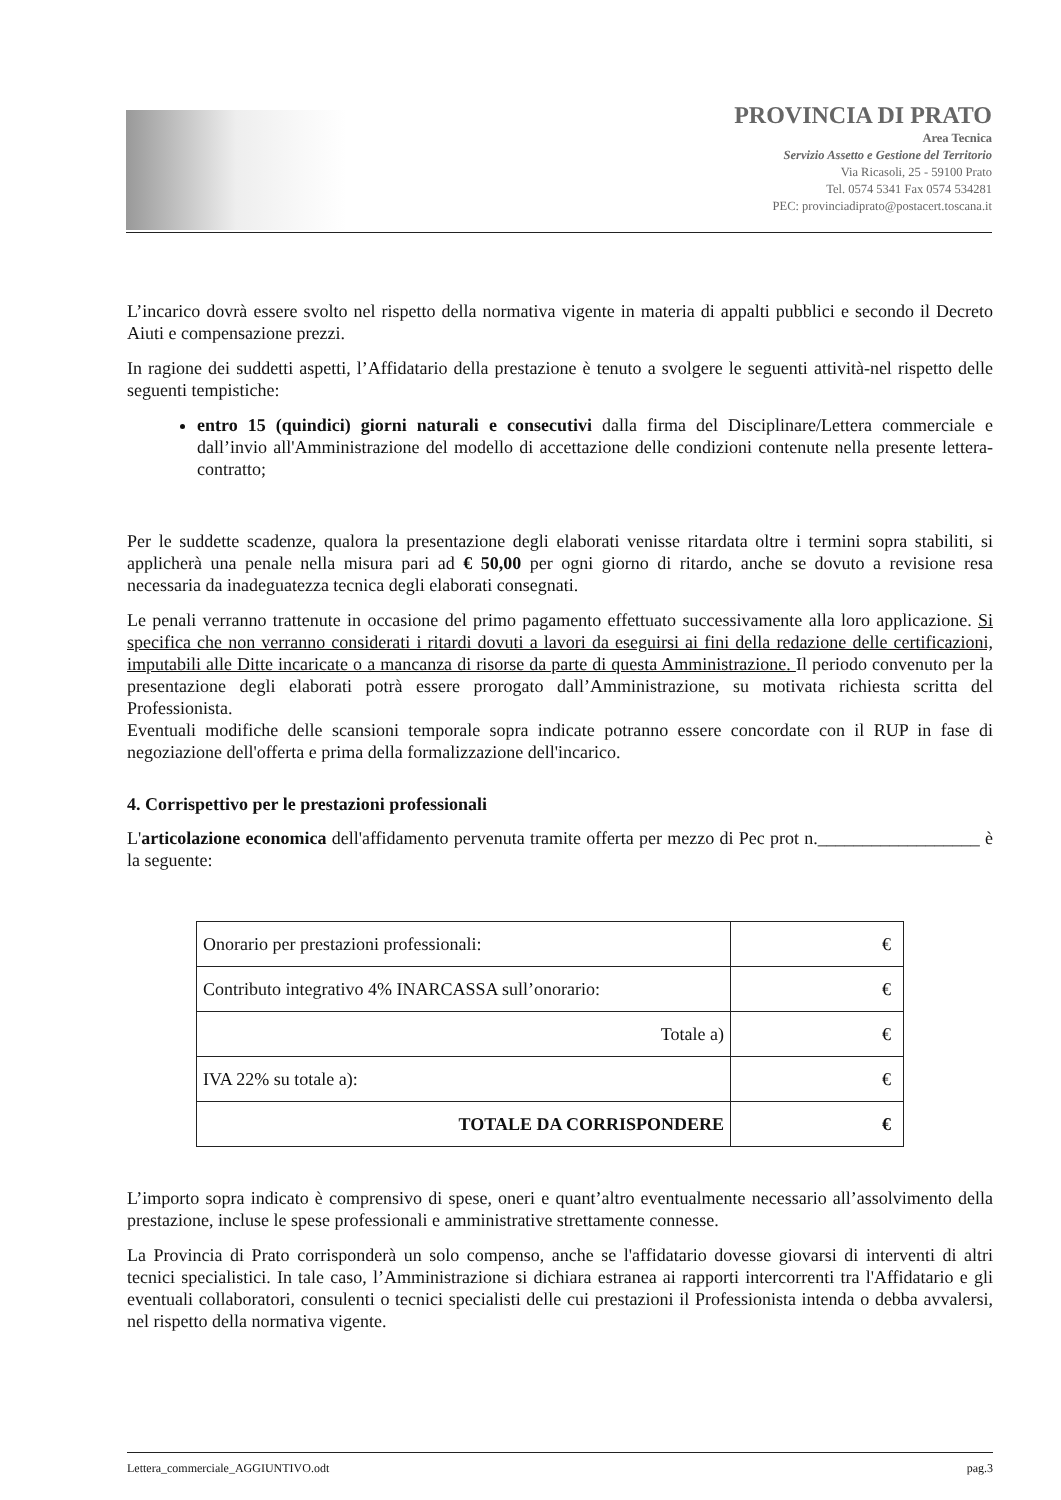PROVINCIA DI PRATO
Area Tecnica
Servizio Assetto e Gestione del Territorio
Via Ricasoli, 25 - 59100 Prato
Tel. 0574 5341 Fax 0574 534281
PEC: provinciadiprato@postacert.toscana.it
L’incarico dovrà essere svolto nel rispetto della normativa vigente in materia di appalti pubblici e secondo il Decreto Aiuti e compensazione prezzi.
In ragione dei suddetti aspetti, l’Affidatario della prestazione è tenuto a svolgere le seguenti attività-nel rispetto delle seguenti tempistiche:
entro 15 (quindici) giorni naturali e consecutivi dalla firma del Disciplinare/Lettera commerciale e dall’invio all'Amministrazione del modello di accettazione delle condizioni contenute nella presente lettera-contratto;
Per le suddette scadenze, qualora la presentazione degli elaborati venisse ritardata oltre i termini sopra stabiliti, si applicherà una penale nella misura pari ad € 50,00 per ogni giorno di ritardo, anche se dovuto a revisione resa necessaria da inadeguatezza tecnica degli elaborati consegnati.
Le penali verranno trattenute in occasione del primo pagamento effettuato successivamente alla loro applicazione. Si specifica che non verranno considerati i ritardi dovuti a lavori da eseguirsi ai fini della redazione delle certificazioni, imputabili alle Ditte incaricate o a mancanza di risorse da parte di questa Amministrazione. Il periodo convenuto per la presentazione degli elaborati potrà essere prorogato dall’Amministrazione, su motivata richiesta scritta del Professionista.
Eventuali modifiche delle scansioni temporale sopra indicate potranno essere concordate con il RUP in fase di negoziazione dell'offerta e prima della formalizzazione dell'incarico.
4. Corrispettivo per le prestazioni professionali
L'articolazione economica dell'affidamento pervenuta tramite offerta per mezzo di Pec prot n.__________________ è la seguente:
| Onorario per prestazioni professionali: | € |
| Contributo integrativo 4% INARCASSA sull’onorario: | € |
| Totale a) | € |
| IVA 22% su totale a): | € |
| TOTALE DA CORRISPONDERE | € |
L’importo sopra indicato è comprensivo di spese, oneri e quant’altro eventualmente necessario all’assolvimento della prestazione, incluse le spese professionali e amministrative strettamente connesse.
La Provincia di Prato corrisponderà un solo compenso, anche se l'affidatario dovesse giovarsi di interventi di altri tecnici specialistici. In tale caso, l’Amministrazione si dichiara estranea ai rapporti intercorrenti tra l'Affidatario e gli eventuali collaboratori, consulenti o tecnici specialisti delle cui prestazioni il Professionista intenda o debba avvalersi, nel rispetto della normativa vigente.
Lettera_commerciale_AGGIUNTIVO.odt pag.3